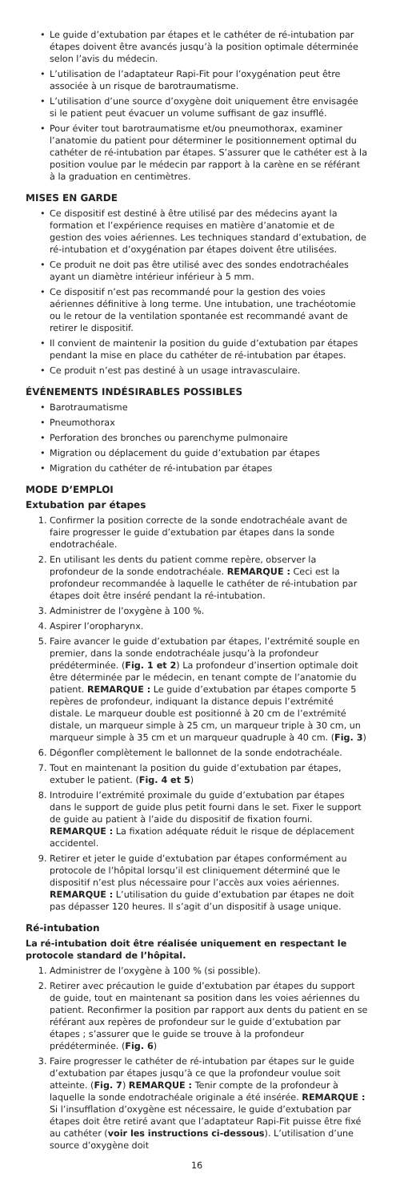• Le guide d’extubation par étapes et le cathéter de ré-intubation par étapes doivent être avancés jusqu’à la position optimale déterminée selon l’avis du médecin.
• L’utilisation de l’adaptateur Rapi-Fit pour l’oxygénation peut être associée à un risque de barotraumatisme.
• L’utilisation d’une source d’oxygène doit uniquement être envisagée si le patient peut évacuer un volume suffisant de gaz insufflé.
• Pour éviter tout barotraumatisme et/ou pneumothorax, examiner l’anatomie du patient pour déterminer le positionnement optimal du cathéter de ré-intubation par étapes. S’assurer que le cathéter est à la position voulue par le médecin par rapport à la carène en se référant à la graduation en centimètres.
MISES EN GARDE
• Ce dispositif est destiné à être utilisé par des médecins ayant la formation et l’expérience requises en matière d’anatomie et de gestion des voies aériennes. Les techniques standard d’extubation, de ré-intubation et d’oxygénation par étapes doivent être utilisées.
• Ce produit ne doit pas être utilisé avec des sondes endotrachéales ayant un diamètre intérieur inférieur à 5 mm.
• Ce dispositif n’est pas recommandé pour la gestion des voies aériennes définitive à long terme. Une intubation, une trachéotomie ou le retour de la ventilation spontanée est recommandé avant de retirer le dispositif.
• Il convient de maintenir la position du guide d’extubation par étapes pendant la mise en place du cathéter de ré-intubation par étapes.
• Ce produit n’est pas destiné à un usage intravasculaire.
ÉVÉNEMENTS INDÉSIRABLES POSSIBLES
• Barotraumatisme
• Pneumothorax
• Perforation des bronches ou parenchyme pulmonaire
• Migration ou déplacement du guide d’extubation par étapes
• Migration du cathéter de ré-intubation par étapes
MODE D’EMPLOI
Extubation par étapes
1. Confirmer la position correcte de la sonde endotrachéale avant de faire progresser le guide d’extubation par étapes dans la sonde endotrachéale.
2. En utilisant les dents du patient comme repère, observer la profondeur de la sonde endotrachéale. REMARQUE : Ceci est la profondeur recommandée à laquelle le cathéter de ré-intubation par étapes doit être inséré pendant la ré-intubation.
3. Administrer de l’oxygène à 100 %.
4. Aspirer l’oropharynx.
5. Faire avancer le guide d’extubation par étapes, l’extrémité souple en premier, dans la sonde endotrachéale jusqu’à la profondeur prédéterminée. (Fig. 1 et 2) La profondeur d’insertion optimale doit être déterminée par le médecin, en tenant compte de l’anatomie du patient. REMARQUE : Le guide d’extubation par étapes comporte 5 repères de profondeur, indiquant la distance depuis l’extrémité distale. Le marqueur double est positionné à 20 cm de l’extrémité distale, un marqueur simple à 25 cm, un marqueur triple à 30 cm, un marqueur simple à 35 cm et un marqueur quadruple à 40 cm. (Fig. 3)
6. Dégonfler complètement le ballonnet de la sonde endotrachéale.
7. Tout en maintenant la position du guide d’extubation par étapes, extuber le patient. (Fig. 4 et 5)
8. Introduire l’extrémité proximale du guide d’extubation par étapes dans le support de guide plus petit fourni dans le set. Fixer le support de guide au patient à l’aide du dispositif de fixation fourni. REMARQUE : La fixation adéquate réduit le risque de déplacement accidentel.
9. Retirer et jeter le guide d’extubation par étapes conformément au protocole de l’hôpital lorsqu’il est cliniquement déterminé que le dispositif n’est plus nécessaire pour l’accès aux voies aériennes. REMARQUE : L’utilisation du guide d’extubation par étapes ne doit pas dépasser 120 heures. Il s’agit d’un dispositif à usage unique.
Ré-intubation
La ré-intubation doit être réalisée uniquement en respectant le protocole standard de l’hôpital.
1. Administrer de l’oxygène à 100 % (si possible).
2. Retirer avec précaution le guide d’extubation par étapes du support de guide, tout en maintenant sa position dans les voies aériennes du patient. Reconfirmer la position par rapport aux dents du patient en se référant aux repères de profondeur sur le guide d’extubation par étapes ; s’assurer que le guide se trouve à la profondeur prédéterminée. (Fig. 6)
3. Faire progresser le cathéter de ré-intubation par étapes sur le guide d’extubation par étapes jusqu’à ce que la profondeur voulue soit atteinte. (Fig. 7) REMARQUE : Tenir compte de la profondeur à laquelle la sonde endotrachéale originale a été insérée. REMARQUE : Si l’insufflation d’oxygène est nécessaire, le guide d’extubation par étapes doit être retiré avant que l’adaptateur Rapi-Fit puisse être fixé au cathéter (voir les instructions ci-dessous). L’utilisation d’une source d’oxygène doit
16